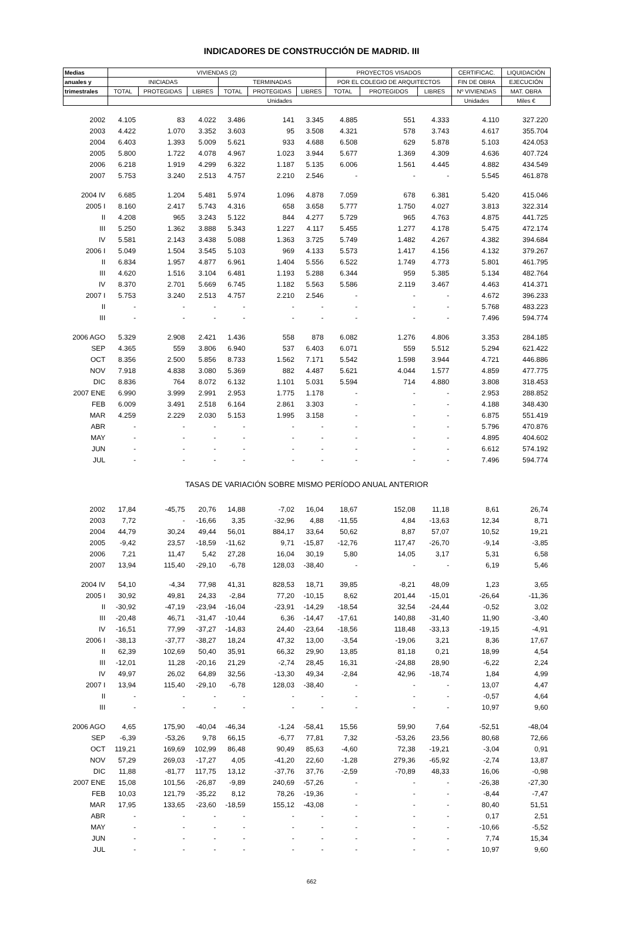INDICADORES DE CONSTRUCCIÓN DE MADRID. III
| Medias | VIVIENDAS (2) | | | | | | PROYECTOS VISADOS | | | CERTIFICAC. | LIQUIDACIÓN |
| --- | --- | --- | --- | --- | --- | --- | --- | --- | --- | --- | --- |
| anuales y | INICIADAS | | | TERMINADAS | | | POR EL COLEGIO DE ARQUITECTOS | | | FIN DE OBRA | EJECUCIÓN |
| trimestrales | TOTAL | PROTEGIDAS | LIBRES | TOTAL | PROTEGIDAS | LIBRES | TOTAL | PROTEGIDOS | LIBRES | Nº VIVIENDAS | MAT. OBRA |
| | Unidades | | | | | | | | | Unidades | Miles € |
| 2002 | 4.105 | 83 | 4.022 | 3.486 | 141 | 3.345 | 4.885 | 551 | 4.333 | 4.110 | 327.220 |
| 2003 | 4.422 | 1.070 | 3.352 | 3.603 | 95 | 3.508 | 4.321 | 578 | 3.743 | 4.617 | 355.704 |
| 2004 | 6.403 | 1.393 | 5.009 | 5.621 | 933 | 4.688 | 6.508 | 629 | 5.878 | 5.103 | 424.053 |
| 2005 | 5.800 | 1.722 | 4.078 | 4.967 | 1.023 | 3.944 | 5.677 | 1.369 | 4.309 | 4.636 | 407.724 |
| 2006 | 6.218 | 1.919 | 4.299 | 6.322 | 1.187 | 5.135 | 6.006 | 1.561 | 4.445 | 4.882 | 434.549 |
| 2007 | 5.753 | 3.240 | 2.513 | 4.757 | 2.210 | 2.546 | - | - | - | 5.545 | 461.878 |
| 2004 IV | 6.685 | 1.204 | 5.481 | 5.974 | 1.096 | 4.878 | 7.059 | 678 | 6.381 | 5.420 | 415.046 |
| 2005 I | 8.160 | 2.417 | 5.743 | 4.316 | 658 | 3.658 | 5.777 | 1.750 | 4.027 | 3.813 | 322.314 |
| II | 4.208 | 965 | 3.243 | 5.122 | 844 | 4.277 | 5.729 | 965 | 4.763 | 4.875 | 441.725 |
| III | 5.250 | 1.362 | 3.888 | 5.343 | 1.227 | 4.117 | 5.455 | 1.277 | 4.178 | 5.475 | 472.174 |
| IV | 5.581 | 2.143 | 3.438 | 5.088 | 1.363 | 3.725 | 5.749 | 1.482 | 4.267 | 4.382 | 394.684 |
| 2006 I | 5.049 | 1.504 | 3.545 | 5.103 | 969 | 4.133 | 5.573 | 1.417 | 4.156 | 4.132 | 379.267 |
| II | 6.834 | 1.957 | 4.877 | 6.961 | 1.404 | 5.556 | 6.522 | 1.749 | 4.773 | 5.801 | 461.795 |
| III | 4.620 | 1.516 | 3.104 | 6.481 | 1.193 | 5.288 | 6.344 | 959 | 5.385 | 5.134 | 482.764 |
| IV | 8.370 | 2.701 | 5.669 | 6.745 | 1.182 | 5.563 | 5.586 | 2.119 | 3.467 | 4.463 | 414.371 |
| 2007 I | 5.753 | 3.240 | 2.513 | 4.757 | 2.210 | 2.546 | - | - | - | 4.672 | 396.233 |
| II | - | - | - | - | - | - | - | - | - | 5.768 | 483.223 |
| III | - | - | - | - | - | - | - | - | - | 7.496 | 594.774 |
| 2006 AGO | 5.329 | 2.908 | 2.421 | 1.436 | 558 | 878 | 6.082 | 1.276 | 4.806 | 3.353 | 284.185 |
| SEP | 4.365 | 559 | 3.806 | 6.940 | 537 | 6.403 | 6.071 | 559 | 5.512 | 5.294 | 621.422 |
| OCT | 8.356 | 2.500 | 5.856 | 8.733 | 1.562 | 7.171 | 5.542 | 1.598 | 3.944 | 4.721 | 446.886 |
| NOV | 7.918 | 4.838 | 3.080 | 5.369 | 882 | 4.487 | 5.621 | 4.044 | 1.577 | 4.859 | 477.775 |
| DIC | 8.836 | 764 | 8.072 | 6.132 | 1.101 | 5.031 | 5.594 | 714 | 4.880 | 3.808 | 318.453 |
| 2007 ENE | 6.990 | 3.999 | 2.991 | 2.953 | 1.775 | 1.178 | - | - | - | 2.953 | 288.852 |
| FEB | 6.009 | 3.491 | 2.518 | 6.164 | 2.861 | 3.303 | - | - | - | 4.188 | 348.430 |
| MAR | 4.259 | 2.229 | 2.030 | 5.153 | 1.995 | 3.158 | - | - | - | 6.875 | 551.419 |
| ABR | - | - | - | - | - | - | - | - | - | 5.796 | 470.876 |
| MAY | - | - | - | - | - | - | - | - | - | 4.895 | 404.602 |
| JUN | - | - | - | - | - | - | - | - | - | 6.612 | 574.192 |
| JUL | - | - | - | - | - | - | - | - | - | 7.496 | 594.774 |
| TASAS DE VARIACIÓN SOBRE MISMO PERÍODO ANUAL ANTERIOR | | | | | | | | | | | |
| 2002 | 17,84 | -45,75 | 20,76 | 14,88 | -7,02 | 16,04 | 18,67 | 152,08 | 11,18 | 8,61 | 26,74 |
| 2003 | 7,72 | - | -16,66 | 3,35 | -32,96 | 4,88 | -11,55 | 4,84 | -13,63 | 12,34 | 8,71 |
| 2004 | 44,79 | 30,24 | 49,44 | 56,01 | 884,17 | 33,64 | 50,62 | 8,87 | 57,07 | 10,52 | 19,21 |
| 2005 | -9,42 | 23,57 | -18,59 | -11,62 | 9,71 | -15,87 | -12,76 | 117,47 | -26,70 | -9,14 | -3,85 |
| 2006 | 7,21 | 11,47 | 5,42 | 27,28 | 16,04 | 30,19 | 5,80 | 14,05 | 3,17 | 5,31 | 6,58 |
| 2007 | 13,94 | 115,40 | -29,10 | -6,78 | 128,03 | -38,40 | - | - | - | 6,19 | 5,46 |
| 2004 IV | 54,10 | -4,34 | 77,98 | 41,31 | 828,53 | 18,71 | 39,85 | -8,21 | 48,09 | 1,23 | 3,65 |
| 2005 I | 30,92 | 49,81 | 24,33 | -2,84 | 77,20 | -10,15 | 8,62 | 201,44 | -15,01 | -26,64 | -11,36 |
| II | -30,92 | -47,19 | -23,94 | -16,04 | -23,91 | -14,29 | -18,54 | 32,54 | -24,44 | -0,52 | 3,02 |
| III | -20,48 | 46,71 | -31,47 | -10,44 | 6,36 | -14,47 | -17,61 | 140,88 | -31,40 | 11,90 | -3,40 |
| IV | -16,51 | 77,99 | -37,27 | -14,83 | 24,40 | -23,64 | -18,56 | 118,48 | -33,13 | -19,15 | -4,91 |
| 2006 I | -38,13 | -37,77 | -38,27 | 18,24 | 47,32 | 13,00 | -3,54 | -19,06 | 3,21 | 8,36 | 17,67 |
| II | 62,39 | 102,69 | 50,40 | 35,91 | 66,32 | 29,90 | 13,85 | 81,18 | 0,21 | 18,99 | 4,54 |
| III | -12,01 | 11,28 | -20,16 | 21,29 | -2,74 | 28,45 | 16,31 | -24,88 | 28,90 | -6,22 | 2,24 |
| IV | 49,97 | 26,02 | 64,89 | 32,56 | -13,30 | 49,34 | -2,84 | 42,96 | -18,74 | 1,84 | 4,99 |
| 2007 I | 13,94 | 115,40 | -29,10 | -6,78 | 128,03 | -38,40 | - | - | - | 13,07 | 4,47 |
| II | - | - | - | - | - | - | - | - | - | -0,57 | 4,64 |
| III | - | - | - | - | - | - | - | - | - | 10,97 | 9,60 |
| 2006 AGO | 4,65 | 175,90 | -40,04 | -46,34 | -1,24 | -58,41 | 15,56 | 59,90 | 7,64 | -52,51 | -48,04 |
| SEP | -6,39 | -53,26 | 9,78 | 66,15 | -6,77 | 77,81 | 7,32 | -53,26 | 23,56 | 80,68 | 72,66 |
| OCT | 119,21 | 169,69 | 102,99 | 86,48 | 90,49 | 85,63 | -4,60 | 72,38 | -19,21 | -3,04 | 0,91 |
| NOV | 57,29 | 269,03 | -17,27 | 4,05 | -41,20 | 22,60 | -1,28 | 279,36 | -65,92 | -2,74 | 13,87 |
| DIC | 11,88 | -81,77 | 117,75 | 13,12 | -37,76 | 37,76 | -2,59 | -70,89 | 48,33 | 16,06 | -0,98 |
| 2007 ENE | 15,08 | 101,56 | -26,87 | -9,89 | 240,69 | -57,26 | - | - | - | -26,38 | -27,30 |
| FEB | 10,03 | 121,79 | -35,22 | 8,12 | 78,26 | -19,36 | - | - | - | -8,44 | -7,47 |
| MAR | 17,95 | 133,65 | -23,60 | -18,59 | 155,12 | -43,08 | - | - | - | 80,40 | 51,51 |
| ABR | - | - | - | - | - | - | - | - | - | 0,17 | 2,51 |
| MAY | - | - | - | - | - | - | - | - | - | -10,66 | -5,52 |
| JUN | - | - | - | - | - | - | - | - | - | 7,74 | 15,34 |
| JUL | - | - | - | - | - | - | - | - | - | 10,97 | 9,60 |
662